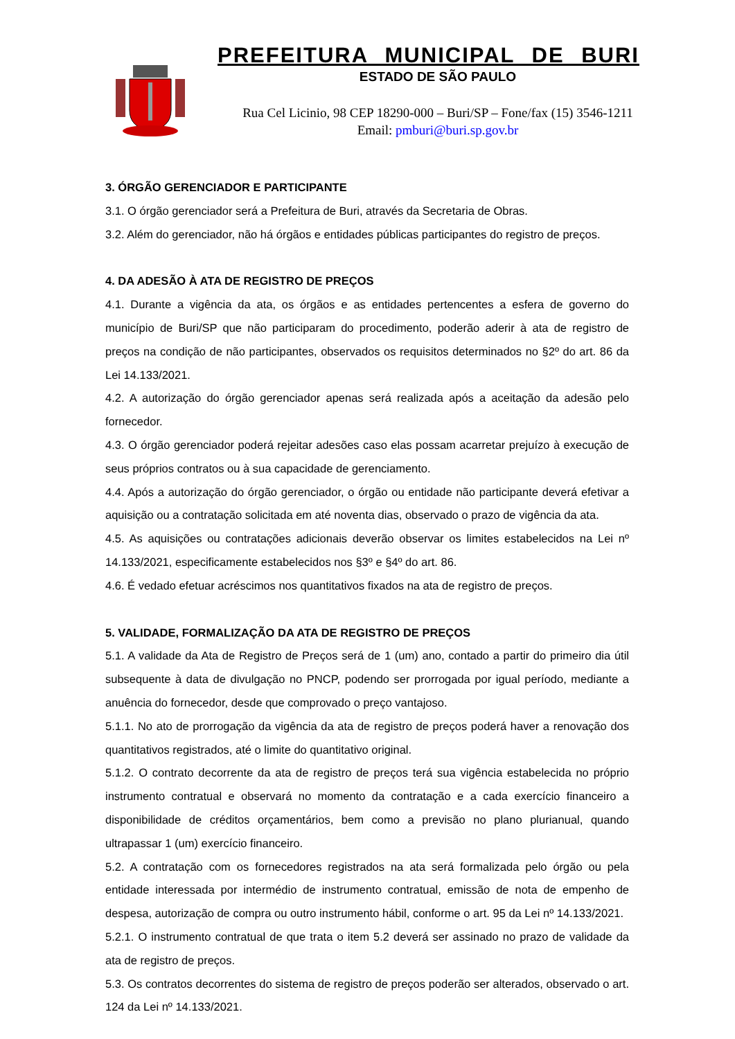PREFEITURA MUNICIPAL DE BURI
ESTADO DE SÃO PAULO
Rua Cel Licinio, 98 CEP 18290-000 – Buri/SP – Fone/fax (15) 3546-1211
Email: pmburi@buri.sp.gov.br
3. ÓRGÃO GERENCIADOR E PARTICIPANTE
3.1. O órgão gerenciador será a Prefeitura de Buri, através da Secretaria de Obras.
3.2. Além do gerenciador, não há órgãos e entidades públicas participantes do registro de preços.
4. DA ADESÃO À ATA DE REGISTRO DE PREÇOS
4.1. Durante a vigência da ata, os órgãos e as entidades pertencentes a esfera de governo do município de Buri/SP que não participaram do procedimento, poderão aderir à ata de registro de preços na condição de não participantes, observados os requisitos determinados no §2º do art. 86 da Lei 14.133/2021.
4.2. A autorização do órgão gerenciador apenas será realizada após a aceitação da adesão pelo fornecedor.
4.3. O órgão gerenciador poderá rejeitar adesões caso elas possam acarretar prejuízo à execução de seus próprios contratos ou à sua capacidade de gerenciamento.
4.4. Após a autorização do órgão gerenciador, o órgão ou entidade não participante deverá efetivar a aquisição ou a contratação solicitada em até noventa dias, observado o prazo de vigência da ata.
4.5. As aquisições ou contratações adicionais deverão observar os limites estabelecidos na Lei nº 14.133/2021, especificamente estabelecidos nos §3º e §4º do art. 86.
4.6. É vedado efetuar acréscimos nos quantitativos fixados na ata de registro de preços.
5. VALIDADE, FORMALIZAÇÃO DA ATA DE REGISTRO DE PREÇOS
5.1. A validade da Ata de Registro de Preços será de 1 (um) ano, contado a partir do primeiro dia útil subsequente à data de divulgação no PNCP, podendo ser prorrogada por igual período, mediante a anuência do fornecedor, desde que comprovado o preço vantajoso.
5.1.1. No ato de prorrogação da vigência da ata de registro de preços poderá haver a renovação dos quantitativos registrados, até o limite do quantitativo original.
5.1.2. O contrato decorrente da ata de registro de preços terá sua vigência estabelecida no próprio instrumento contratual e observará no momento da contratação e a cada exercício financeiro a disponibilidade de créditos orçamentários, bem como a previsão no plano plurianual, quando ultrapassar 1 (um) exercício financeiro.
5.2. A contratação com os fornecedores registrados na ata será formalizada pelo órgão ou pela entidade interessada por intermédio de instrumento contratual, emissão de nota de empenho de despesa, autorização de compra ou outro instrumento hábil, conforme o art. 95 da Lei nº 14.133/2021.
5.2.1. O instrumento contratual de que trata o item 5.2 deverá ser assinado no prazo de validade da ata de registro de preços.
5.3. Os contratos decorrentes do sistema de registro de preços poderão ser alterados, observado o art. 124 da Lei nº 14.133/2021.